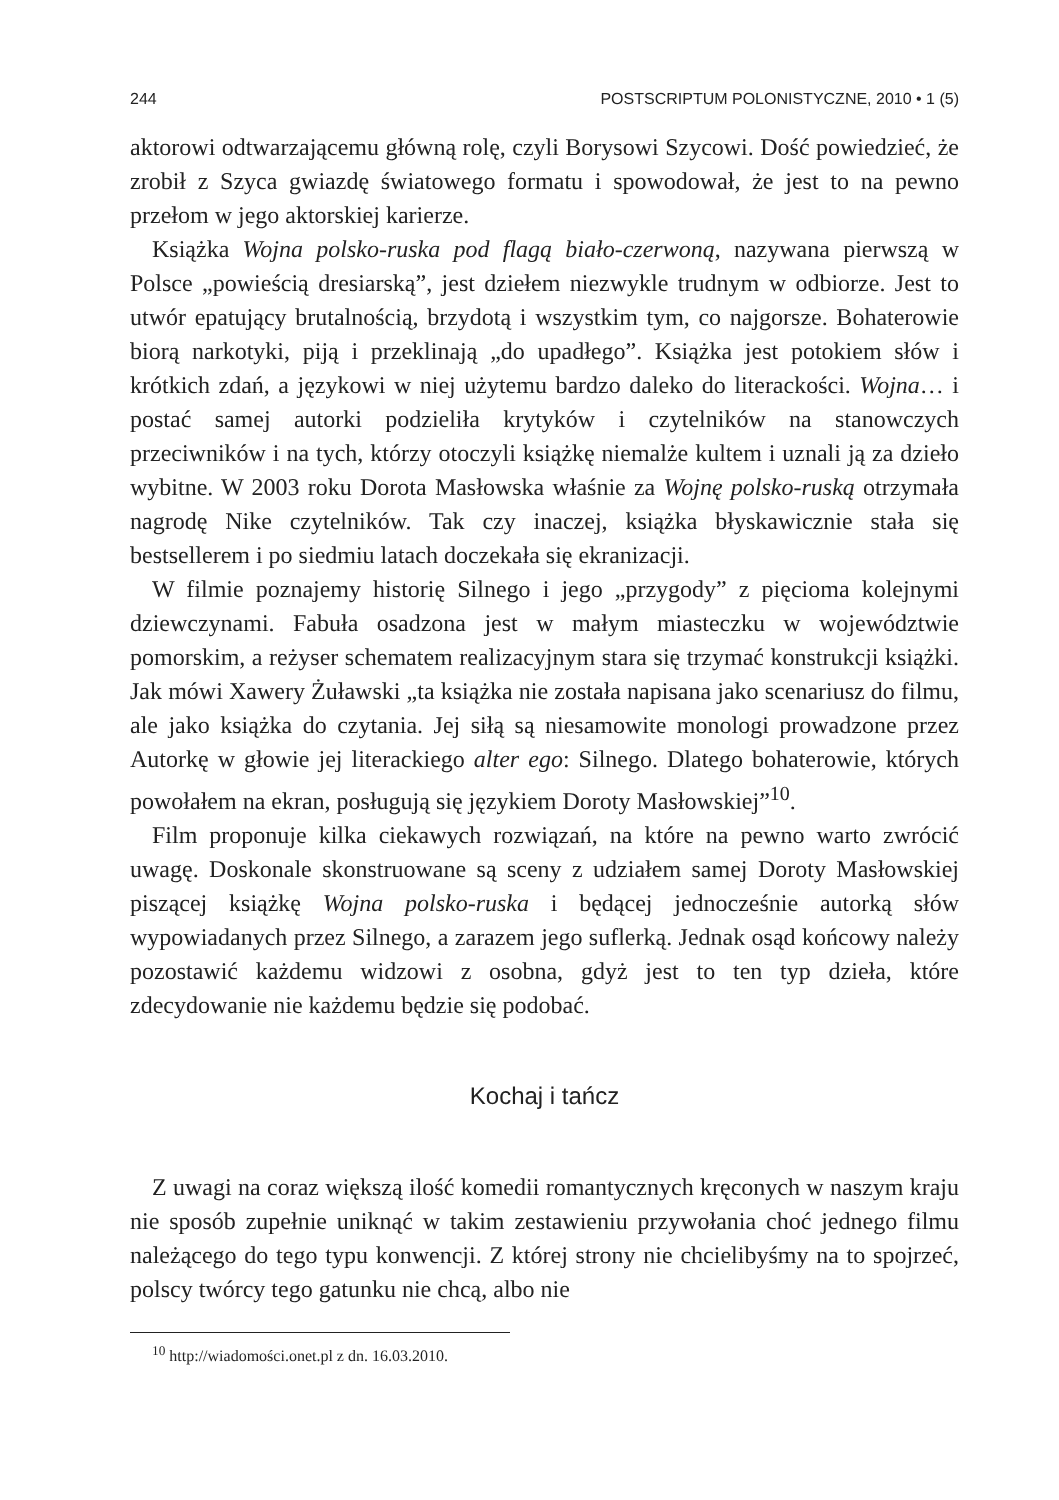244 POSTSCRIPTUM POLONISTYCZNE, 2010 • 1 (5)
aktorowi odtwarzającemu główną rolę, czyli Borysowi Szycowi. Dość powiedzieć, że zrobił z Szyca gwiazdę światowego formatu i spowodował, że jest to na pewno przełom w jego aktorskiej karierze.
Książka Wojna polsko-ruska pod flagą biało-czerwoną, nazywana pierwszą w Polsce „powieścią dresiarską”, jest dziełem niezwykle trudnym w odbiorze. Jest to utwór epatujący brutalnością, brzydotą i wszystkim tym, co najgorsze. Bohaterowie biorą narkotyki, piją i przeklinają „do upadłego”. Książka jest potokiem słów i krótkich zdań, a językowi w niej użytemu bardzo daleko do literackości. Wojna… i postać samej autorki podzieliła krytyków i czytelników na stanowczych przeciwników i na tych, którzy otoczyli książkę niemalże kultem i uznali ją za dzieło wybitne. W 2003 roku Dorota Masłowska właśnie za Wojnę polsko-ruską otrzymała nagrodę Nike czytelników. Tak czy inaczej, książka błyskawicznie stała się bestsellerem i po siedmiu latach doczekała się ekranizacji.
W filmie poznajemy historię Silnego i jego „przygody” z pięcioma kolejnymi dziewczynami. Fabuła osadzona jest w małym miasteczku w województwie pomorskim, a reżyser schematem realizacyjnym stara się trzymać konstrukcji książki. Jak mówi Xawery Żuławski „ta książka nie została napisana jako scenariusz do filmu, ale jako książka do czytania. Jej siłą są niesamowite monologi prowadzone przez Autorkę w głowie jej literackiego alter ego: Silnego. Dlatego bohaterowie, których powołałem na ekran, posługują się językiem Doroty Masłowskiej”<sup>10</sup>.
Film proponuje kilka ciekawych rozwiązań, na które na pewno warto zwrócić uwagę. Doskonale skonstruowane są sceny z udziałem samej Doroty Masłowskiej piszącej książkę Wojna polsko-ruska i będącej jednocześnie autorką słów wypowiadanych przez Silnego, a zarazem jego suflerką. Jednak osąd końcowy należy pozostawić każdemu widzowi z osobna, gdyż jest to ten typ dzieła, które zdecydowanie nie każdemu będzie się podobać.
Kochaj i tańcz
Z uwagi na coraz większą ilość komedii romantycznych kręconych w naszym kraju nie sposób zupełnie uniknąć w takim zestawieniu przywołania choć jednego filmu należącego do tego typu konwencji. Z której strony nie chcielibyśmy na to spojrzeć, polscy twórcy tego gatunku nie chcą, albo nie
<sup>10</sup> http://wiadomości.onet.pl z dn. 16.03.2010.